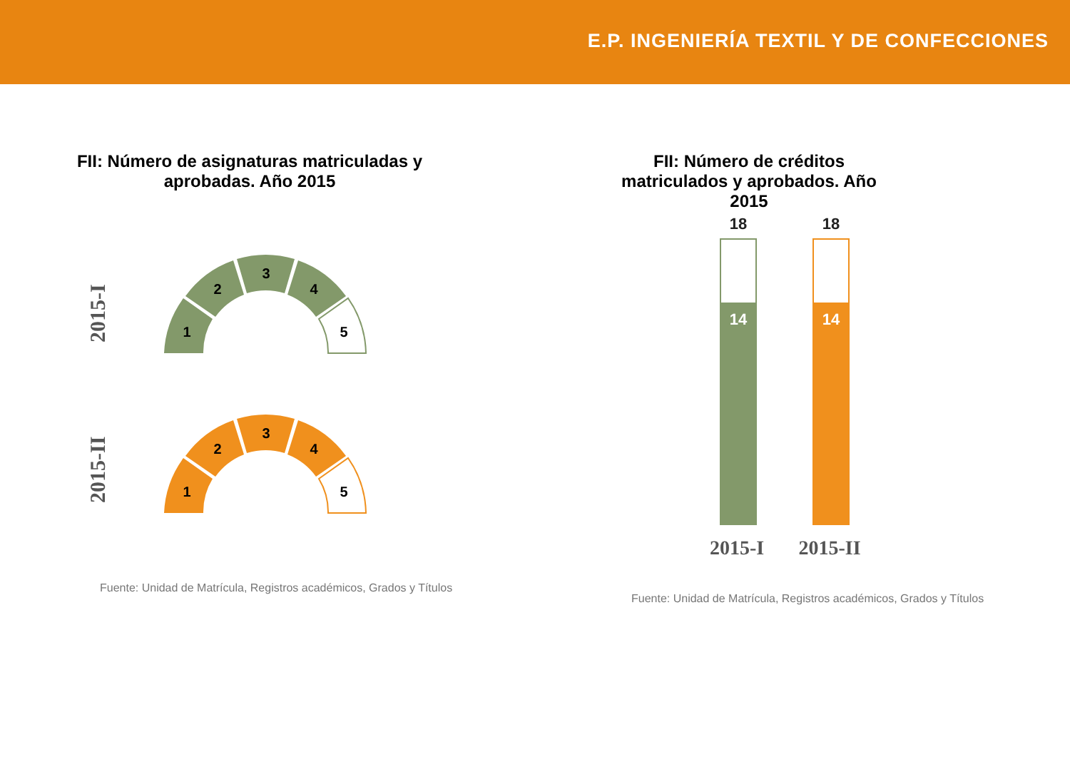E.P. INGENIERÍA TEXTIL Y DE CONFECCIONES
FII: Número de asignaturas matriculadas y aprobadas. Año 2015
FII: Número de créditos matriculados y aprobados. Año 2015
2015-I
2015-II
1
2
3
4
5
1
2
3
4
5
18
18
14
14
2015-I
2015-II
Fuente: Unidad de Matrícula, Registros académicos, Grados y Títulos
Fuente: Unidad de Matrícula, Registros académicos, Grados y Títulos